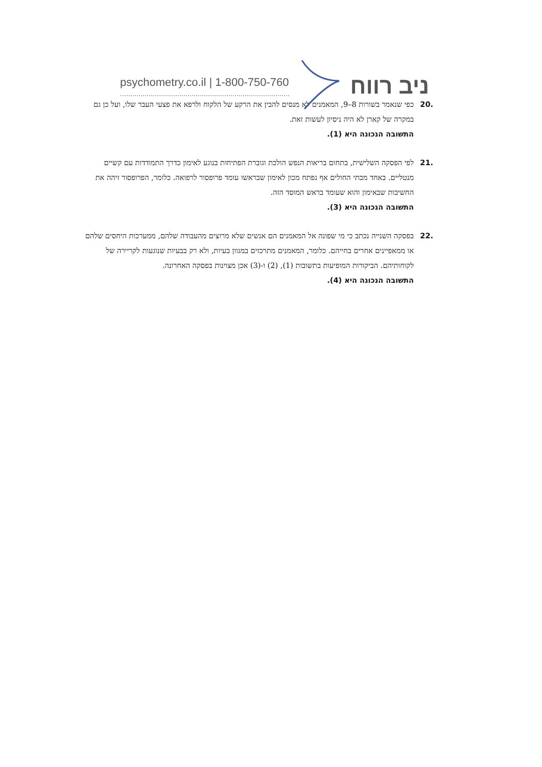psychometry.co.il | 1-800-750-760 ניב רווח
.20 כפי שנאמר בשורות 8–9, המאמנים לא מנסים להבין את הרקע של הלקוח ולרפא את פצעי העבר שלו, ועל כן גם במקרה של קארן לא היה ניסיון לעשות זאת.
התשובה הנכונה היא (1).
.21 לפי הפסקה השלישית, בתחום בריאות הנפש הולכת וגוברת הפתיחות בנוגע לאימון כדרך התמודדות עם קשיים מנטליים. באחד מבתי החולים אף נפתח מכון לאימון שבראשו עומד פרופסור לרפואה. כלומר, הפרופסור זיהה את החשיבות שבאימון והוא שעומד בראש המוסד הזה.
התשובה הנכונה היא (3).
.22 בפסקה השנייה נכתב כי מי שפונה אל המאמנים הם אנשים שלא מרוצים מהעבודה שלהם, ממערכות היחסים שלהם או ממאפיינים אחרים בחייהם. כלומר, המאמנים מתרכזים במגוון בעיות, ולא רק בבעיות שנוגעות לקריירה של לקוחותיהם. הביקורות המופיעות בתשובות (1), (2) ו-(3) אכן מצוינות בפסקה האחרונה.
התשובה הנכונה היא (4).